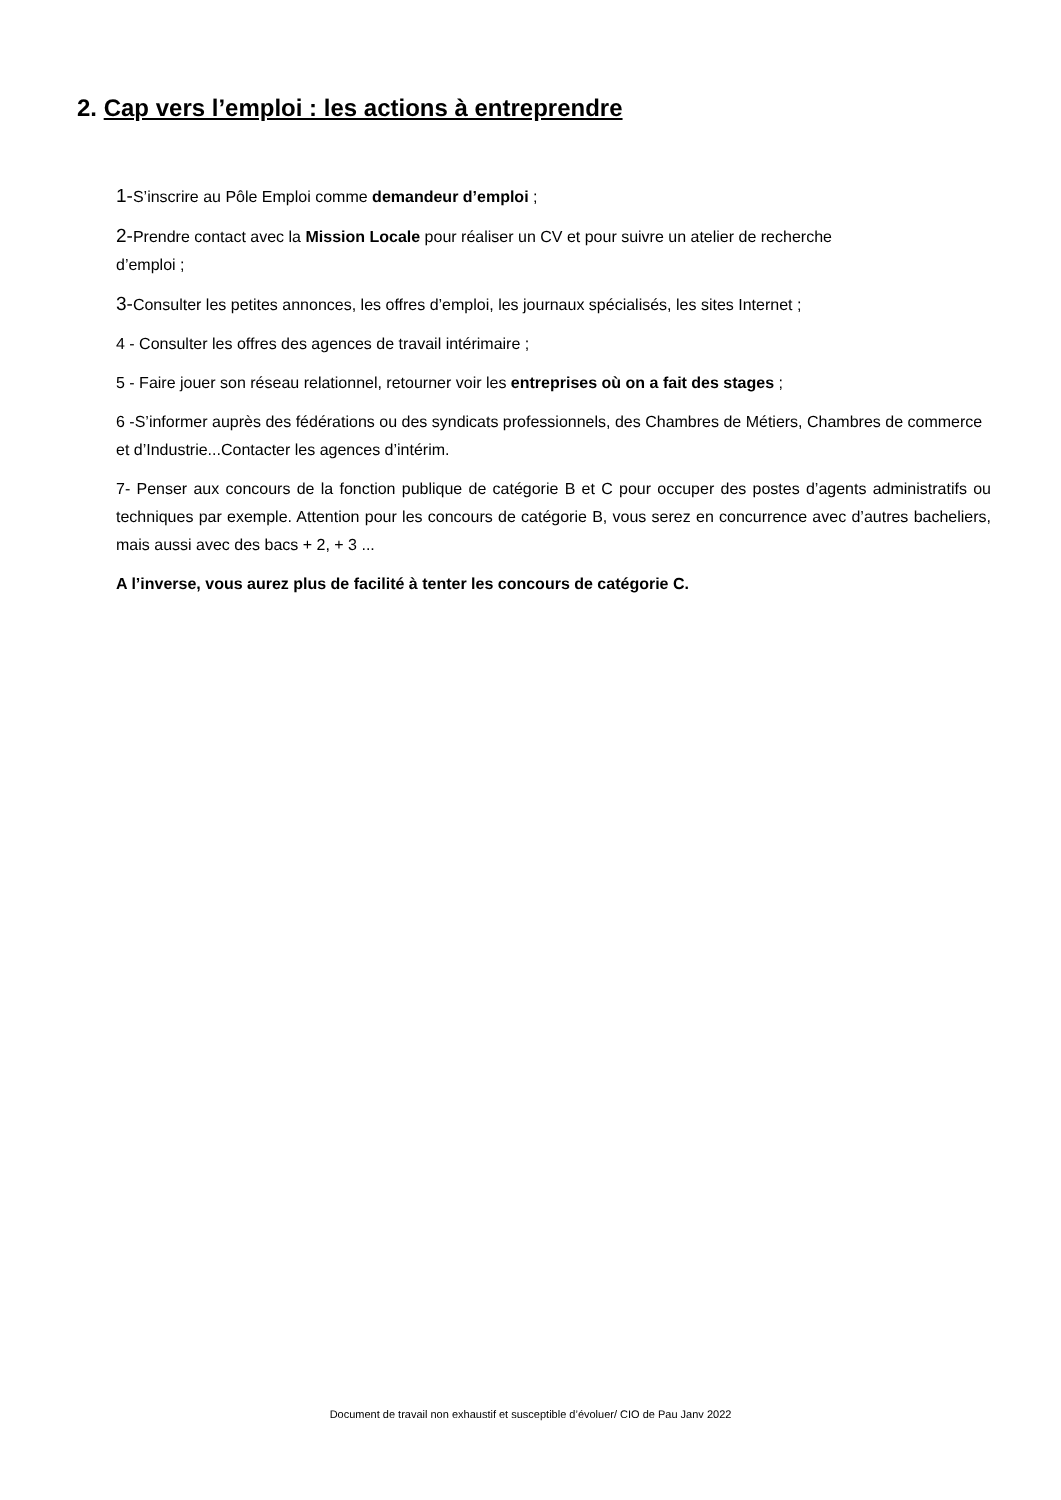2. Cap vers l’emploi : les actions à entreprendre
1-S’inscrire au Pôle Emploi comme demandeur d’emploi ;
2-Prendre contact avec la Mission Locale pour réaliser un CV et pour suivre un atelier de recherche
d’emploi ;
3-Consulter les petites annonces, les offres d’emploi, les journaux spécialisés, les sites Internet ;
4 - Consulter les offres des agences de travail intérimaire ;
5 - Faire jouer son réseau relationnel, retourner voir les entreprises où on a fait des stages ;
6 -S’informer auprès des fédérations ou des syndicats professionnels, des Chambres de Métiers, Chambres de commerce et d’Industrie...Contacter les agences d’intérim.
7- Penser aux concours de la fonction publique de catégorie B et C pour occuper des postes d’agents administratifs ou techniques par exemple. Attention pour les concours de catégorie B, vous serez en concurrence avec d’autres bacheliers, mais aussi avec des bacs + 2, + 3 ...
A l’inverse, vous aurez plus de facilité à tenter les concours de catégorie C.
Document de travail non exhaustif et susceptible d’évoluer/ CIO de Pau Janv 2022